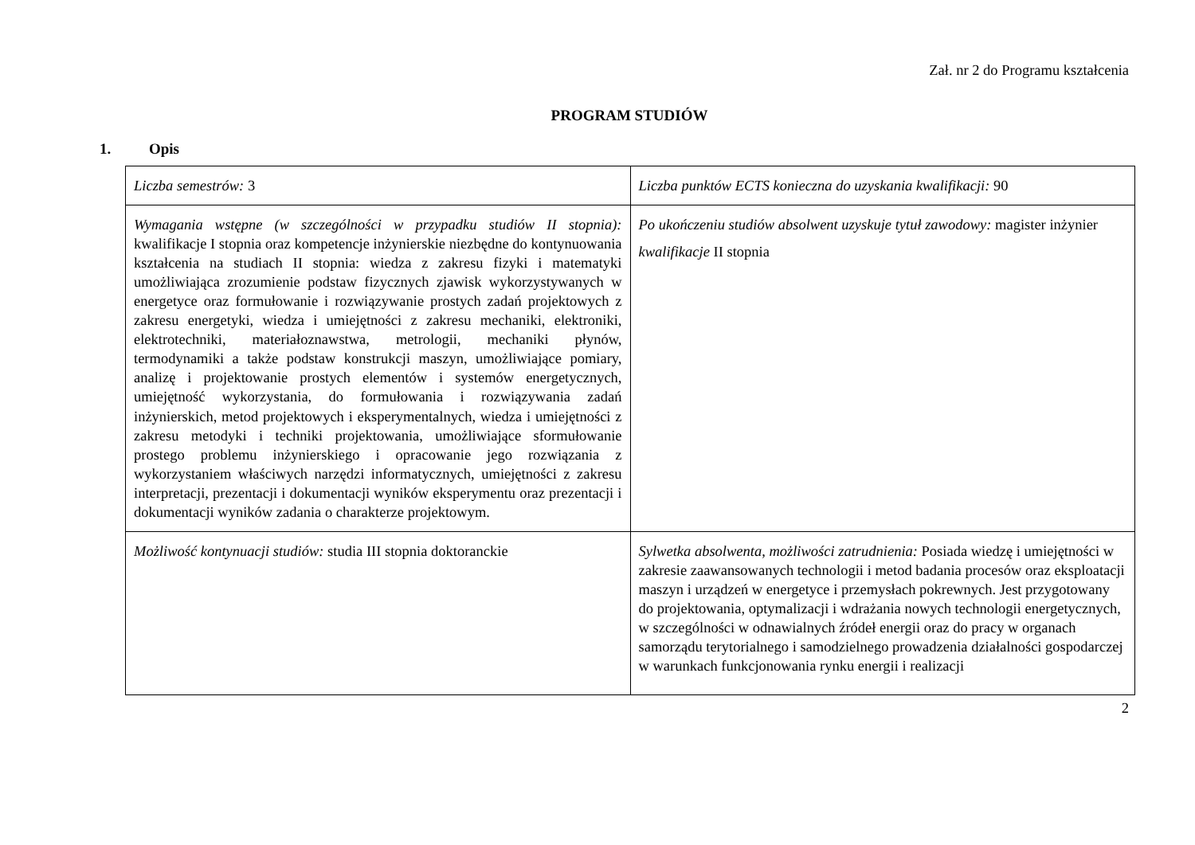Zał. nr 2 do Programu kształcenia
PROGRAM STUDIÓW
1. Opis
| Liczba semestrów: 3 | Liczba punktów ECTS konieczna do uzyskania kwalifikacji: 90 |
| Wymagania wstępne (w szczególności w przypadku studiów II stopnia): kwalifikacje I stopnia oraz kompetencje inżynierskie niezbędne do kontynuowania kształcenia na studiach II stopnia: wiedza z zakresu fizyki i matematyki umożliwiająca zrozumienie podstaw fizycznych zjawisk wykorzystywanych w energetyce oraz formułowanie i rozwiązywanie prostych zadań projektowych z zakresu energetyki, wiedza i umiejętności z zakresu mechaniki, elektroniki, elektrotechniki, materiałoznawstwa, metrologii, mechaniki płynów, termodynamiki a także podstaw konstrukcji maszyn, umożliwiające pomiary, analizę i projektowanie prostych elementów i systemów energetycznych, umiejętność wykorzystania, do formułowania i rozwiązywania zadań inżynierskich, metod projektowych i eksperymentalnych, wiedza i umiejętności z zakresu metodyki i techniki projektowania, umożliwiające sformułowanie prostego problemu inżynierskiego i opracowanie jego rozwiązania z wykorzystaniem właściwych narzędzi informatycznych, umiejętności z zakresu interpretacji, prezentacji i dokumentacji wyników eksperymentu oraz prezentacji i dokumentacji wyników zadania o charakterze projektowym. | Po ukończeniu studiów absolwent uzyskuje tytuł zawodowy: magister inżynier kwalifikacje II stopnia |
| Możliwość kontynuacji studiów: studia III stopnia doktoranckie | Sylwetka absolwenta, możliwości zatrudnienia: Posiada wiedzę i umiejętności w zakresie zaawansowanych technologii i metod badania procesów oraz eksploatacji maszyn i urządzeń w energetyce i przemysłach pokrewnych. Jest przygotowany do projektowania, optymalizacji i wdrażania nowych technologii energetycznych, w szczególności w odnawialnych źródeł energii oraz do pracy w organach samorządu terytorialnego i samodzielnego prowadzenia działalności gospodarczej w warunkach funkcjonowania rynku energii i realizacji |
2